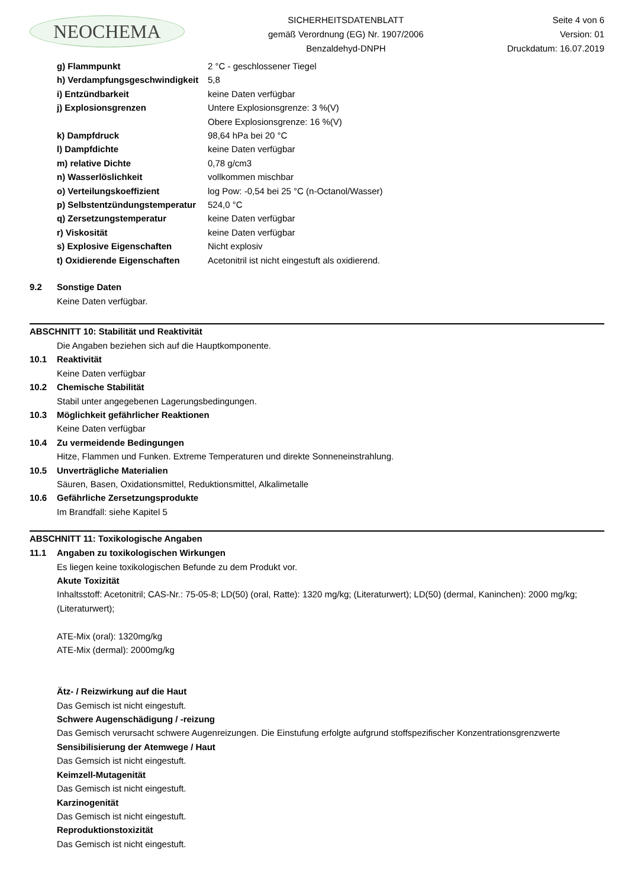NEOCHEMA
SICHERHEITSDATENBLATT
gemäß Verordnung (EG) Nr. 1907/2006
Benzaldehyd-DNPH
Seite 4 von 6
Version: 01
Druckdatum: 16.07.2019
| g) Flammpunkt | 2 °C - geschlossener Tiegel |
| h) Verdampfungsgeschwindigkeit | 5,8 |
| i) Entzündbarkeit | keine Daten verfügbar |
| j) Explosionsgrenzen | Untere Explosionsgrenze: 3 %(V) Obere Explosionsgrenze: 16 %(V) |
| k) Dampfdruck | 98,64 hPa bei 20 °C |
| l) Dampfdichte | keine Daten verfügbar |
| m) relative Dichte | 0,78 g/cm3 |
| n) Wasserlöslichkeit | vollkommen mischbar |
| o) Verteilungskoeffizient | log Pow: -0,54 bei 25 °C (n-Octanol/Wasser) |
| p) Selbstentzündungstemperatur | 524,0 °C |
| q) Zersetzungstemperatur | keine Daten verfügbar |
| r) Viskosität | keine Daten verfügbar |
| s) Explosive Eigenschaften | Nicht explosiv |
| t) Oxidierende Eigenschaften | Acetonitril ist nicht eingestuft als oxidierend. |
9.2 Sonstige Daten
Keine Daten verfügbar.
ABSCHNITT 10: Stabilität und Reaktivität
Die Angaben beziehen sich auf die Hauptkomponente.
10.1 Reaktivität
Keine Daten verfügbar
10.2 Chemische Stabilität
Stabil unter angegebenen Lagerungsbedingungen.
10.3 Möglichkeit gefährlicher Reaktionen
Keine Daten verfügbar
10.4 Zu vermeidende Bedingungen
Hitze, Flammen und Funken. Extreme Temperaturen und direkte Sonneneinstrahlung.
10.5 Unverträgliche Materialien
Säuren, Basen, Oxidationsmittel, Reduktionsmittel, Alkalimetalle
10.6 Gefährliche Zersetzungsprodukte
Im Brandfall: siehe Kapitel 5
ABSCHNITT 11: Toxikologische Angaben
11.1 Angaben zu toxikologischen Wirkungen
Es liegen keine toxikologischen Befunde zu dem Produkt vor.
Akute Toxizität
Inhaltsstoff: Acetonitril; CAS-Nr.: 75-05-8; LD(50) (oral, Ratte): 1320 mg/kg; (Literaturwert); LD(50) (dermal, Kaninchen): 2000 mg/kg; (Literaturwert);
ATE-Mix (oral): 1320mg/kg
ATE-Mix (dermal): 2000mg/kg
Ätz- / Reizwirkung auf die Haut
Das Gemisch ist nicht eingestuft.
Schwere Augenschädigung / -reizung
Das Gemisch verursacht schwere Augenreizungen. Die Einstufung erfolgte aufgrund stoffspezifischer Konzentrationsgrenzwerte
Sensibilisierung der Atemwege / Haut
Das Gemsich ist nicht eingestuft.
Keimzell-Mutagenität
Das Gemisch ist nicht eingestuft.
Karzinogenität
Das Gemisch ist nicht eingestuft.
Reproduktionstoxizität
Das Gemisch ist nicht eingestuft.